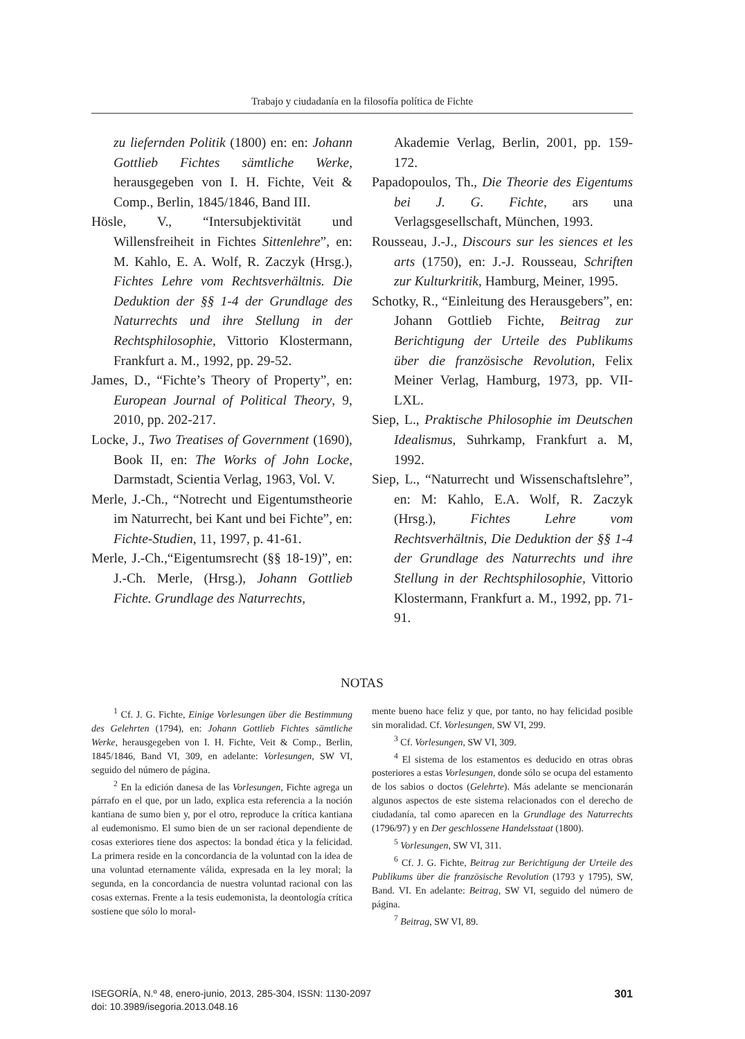Trabajo y ciudadanía en la filosofía política de Fichte
zu liefernden Politik (1800) en: en: Johann Gottlieb Fichtes sämtliche Werke, herausgegeben von I. H. Fichte, Veit & Comp., Berlin, 1845/1846, Band III.
Hösle, V., “Intersubjektivität und Willensfreiheit in Fichtes Sittenlehre”, en: M. Kahlo, E. A. Wolf, R. Zaczyk (Hrsg.), Fichtes Lehre vom Rechtsverhältnis. Die Deduktion der §§ 1-4 der Grundlage des Naturrechts und ihre Stellung in der Rechtsphilosophie, Vittorio Klostermann, Frankfurt a. M., 1992, pp. 29-52.
James, D., “Fichte’s Theory of Property”, en: European Journal of Political Theory, 9, 2010, pp. 202-217.
Locke, J., Two Treatises of Government (1690), Book II, en: The Works of John Locke, Darmstadt, Scientia Verlag, 1963, Vol. V.
Merle, J.-Ch., “Notrecht und Eigentumstheorie im Naturrecht, bei Kant und bei Fichte”, en: Fichte-Studien, 11, 1997, p. 41-61.
Merle, J.-Ch.,“Eigentumsrecht (§§ 18-19)”, en: J.-Ch. Merle, (Hrsg.), Johann Gottlieb Fichte. Grundlage des Naturrechts,
Akademie Verlag, Berlin, 2001, pp. 159-172.
Papadopoulos, Th., Die Theorie des Eigentums bei J. G. Fichte, ars una Verlagsgesellschaft, München, 1993.
Rousseau, J.-J., Discours sur les siences et les arts (1750), en: J.-J. Rousseau, Schriften zur Kulturkritik, Hamburg, Meiner, 1995.
Schotky, R., “Einleitung des Herausgebers”, en: Johann Gottlieb Fichte, Beitrag zur Berichtigung der Urteile des Publikums über die französische Revolution, Felix Meiner Verlag, Hamburg, 1973, pp. VII-LXL.
Siep, L., Praktische Philosophie im Deutschen Idealismus, Suhrkamp, Frankfurt a. M, 1992.
Siep, L., “Naturrecht und Wissenschaftslehre”, en: M: Kahlo, E.A. Wolf, R. Zaczyk (Hrsg.), Fichtes Lehre vom Rechtsverhältnis, Die Deduktion der §§ 1-4 der Grundlage des Naturrechts und ihre Stellung in der Rechtsphilosophie, Vittorio Klostermann, Frankfurt a. M., 1992, pp. 71-91.
NOTAS
<sup>1</sup> Cf. J. G. Fichte, Einige Vorlesungen über die Bestimmung des Gelehrten (1794), en: Johann Gottlieb Fichtes sämtliche Werke, herausgegeben von I. H. Fichte, Veit & Comp., Berlin, 1845/1846, Band VI, 309, en adelante: Vorlesungen, SW VI, seguido del número de página.
<sup>2</sup> En la edición danesa de las Vorlesungen, Fichte agrega un párrafo en el que, por un lado, explica esta referencia a la noción kantiana de sumo bien y, por el otro, reproduce la crítica kantiana al eudemonismo. El sumo bien de un ser racional dependiente de cosas exteriores tiene dos aspectos: la bondad ética y la felicidad. La primera reside en la concordancia de la voluntad con la idea de una voluntad eternamente válida, expresada en la ley moral; la segunda, en la concordancia de nuestra voluntad racional con las cosas externas. Frente a la tesis eudemonista, la deontología crítica sostiene que sólo lo moral-
mente bueno hace feliz y que, por tanto, no hay felicidad posible sin moralidad. Cf. Vorlesungen, SW VI, 299.
<sup>3</sup> Cf. Vorlesungen, SW VI, 309.
<sup>4</sup> El sistema de los estamentos es deducido en otras obras posteriores a estas Vorlesungen, donde sólo se ocupa del estamento de los sabios o doctos (Gelehrte). Más adelante se mencionarán algunos aspectos de este sistema relacionados con el derecho de ciudadanía, tal como aparecen en la Grundlage des Naturrechts (1796/97) y en Der geschlossene Handelsstaat (1800).
<sup>5</sup> Vorlesungen, SW VI, 311.
<sup>6</sup> Cf. J. G. Fichte, Beitrag zur Berichtigung der Urteile des Publikums über die französische Revolution (1793 y 1795), SW, Band. VI. En adelante: Beitrag, SW VI, seguido del número de página.
<sup>7</sup> Beitrag, SW VI, 89.
ISEGORÍA, N.º 48, enero-junio, 2013, 285-304, ISSN: 1130-2097
doi: 10.3989/isegoria.2013.048.16
301